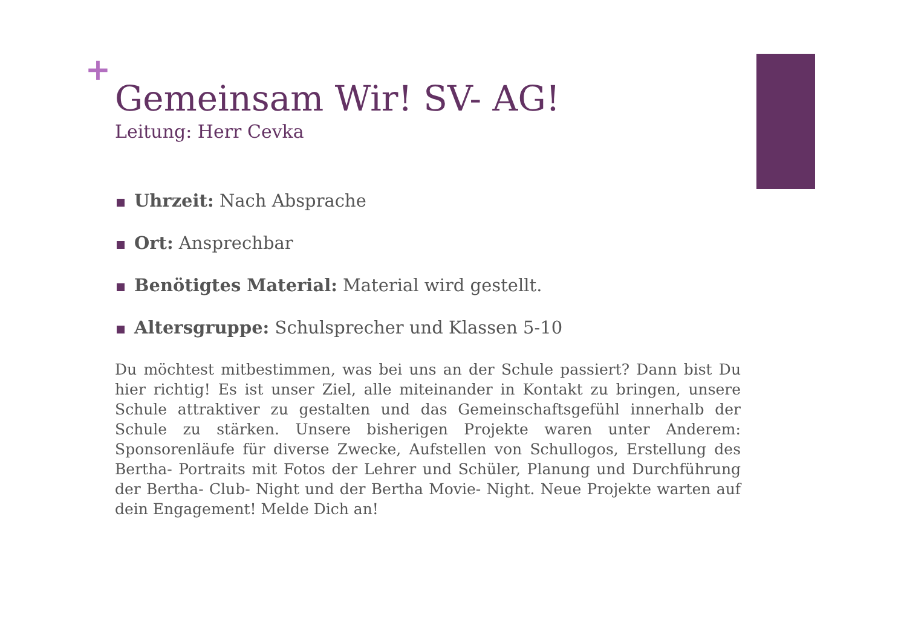+
Gemeinsam Wir! SV- AG!
Leitung: Herr Cevka
Uhrzeit: Nach Absprache
Ort: Ansprechbar
Benötigtes Material: Material wird gestellt.
Altersgruppe: Schulsprecher und Klassen 5-10
Du möchtest mitbestimmen, was bei uns an der Schule passiert? Dann bist Du hier richtig! Es ist unser Ziel, alle miteinander in Kontakt zu bringen, unsere Schule attraktiver zu gestalten und das Gemeinschaftsgefühl innerhalb der Schule zu stärken. Unsere bisherigen Projekte waren unter Anderem: Sponsorenläufe für diverse Zwecke, Aufstellen von Schullogos, Erstellung des Bertha- Portraits mit Fotos der Lehrer und Schüler, Planung und Durchführung der Bertha- Club- Night und der Bertha Movie- Night. Neue Projekte warten auf dein Engagement! Melde Dich an!